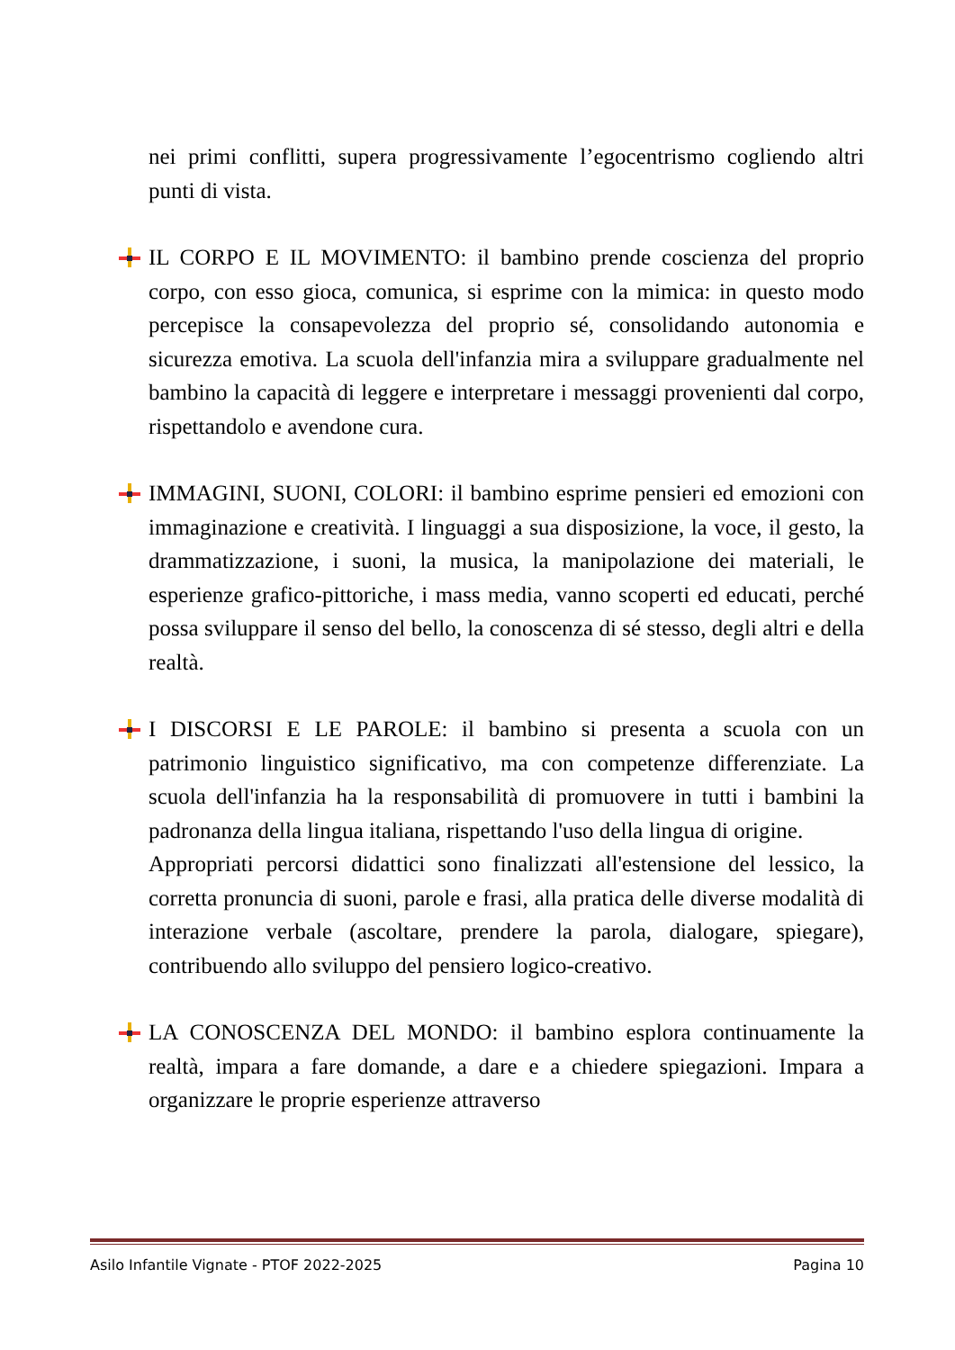nei primi conflitti, supera progressivamente l’egocentrismo cogliendo altri punti di vista.
IL CORPO E IL MOVIMENTO: il bambino prende coscienza del proprio corpo, con esso gioca, comunica, si esprime con la mimica: in questo modo percepisce la consapevolezza del proprio sé, consolidando autonomia e sicurezza emotiva. La scuola dell'infanzia mira a sviluppare gradualmente nel bambino la capacità di leggere e interpretare i messaggi provenienti dal corpo, rispettandolo e avendone cura.
IMMAGINI, SUONI, COLORI: il bambino esprime pensieri ed emozioni con immaginazione e creatività. I linguaggi a sua disposizione, la voce, il gesto, la drammatizzazione, i suoni, la musica, la manipolazione dei materiali, le esperienze grafico-pittoriche, i mass media, vanno scoperti ed educati, perché possa sviluppare il senso del bello, la conoscenza di sé stesso, degli altri e della realtà.
I DISCORSI E LE PAROLE: il bambino si presenta a scuola con un patrimonio linguistico significativo, ma con competenze differenziate. La scuola dell'infanzia ha la responsabilità di promuovere in tutti i bambini la padronanza della lingua italiana, rispettando l'uso della lingua di origine.
Appropriati percorsi didattici sono finalizzati all'estensione del lessico, la corretta pronuncia di suoni, parole e frasi, alla pratica delle diverse modalità di interazione verbale (ascoltare, prendere la parola, dialogare, spiegare), contribuendo allo sviluppo del pensiero logico-creativo.
LA CONOSCENZA DEL MONDO: il bambino esplora continuamente la realtà, impara a fare domande, a dare e a chiedere spiegazioni. Impara a organizzare le proprie esperienze attraverso
Asilo Infantile Vignate - PTOF 2022-2025 Pagina 10